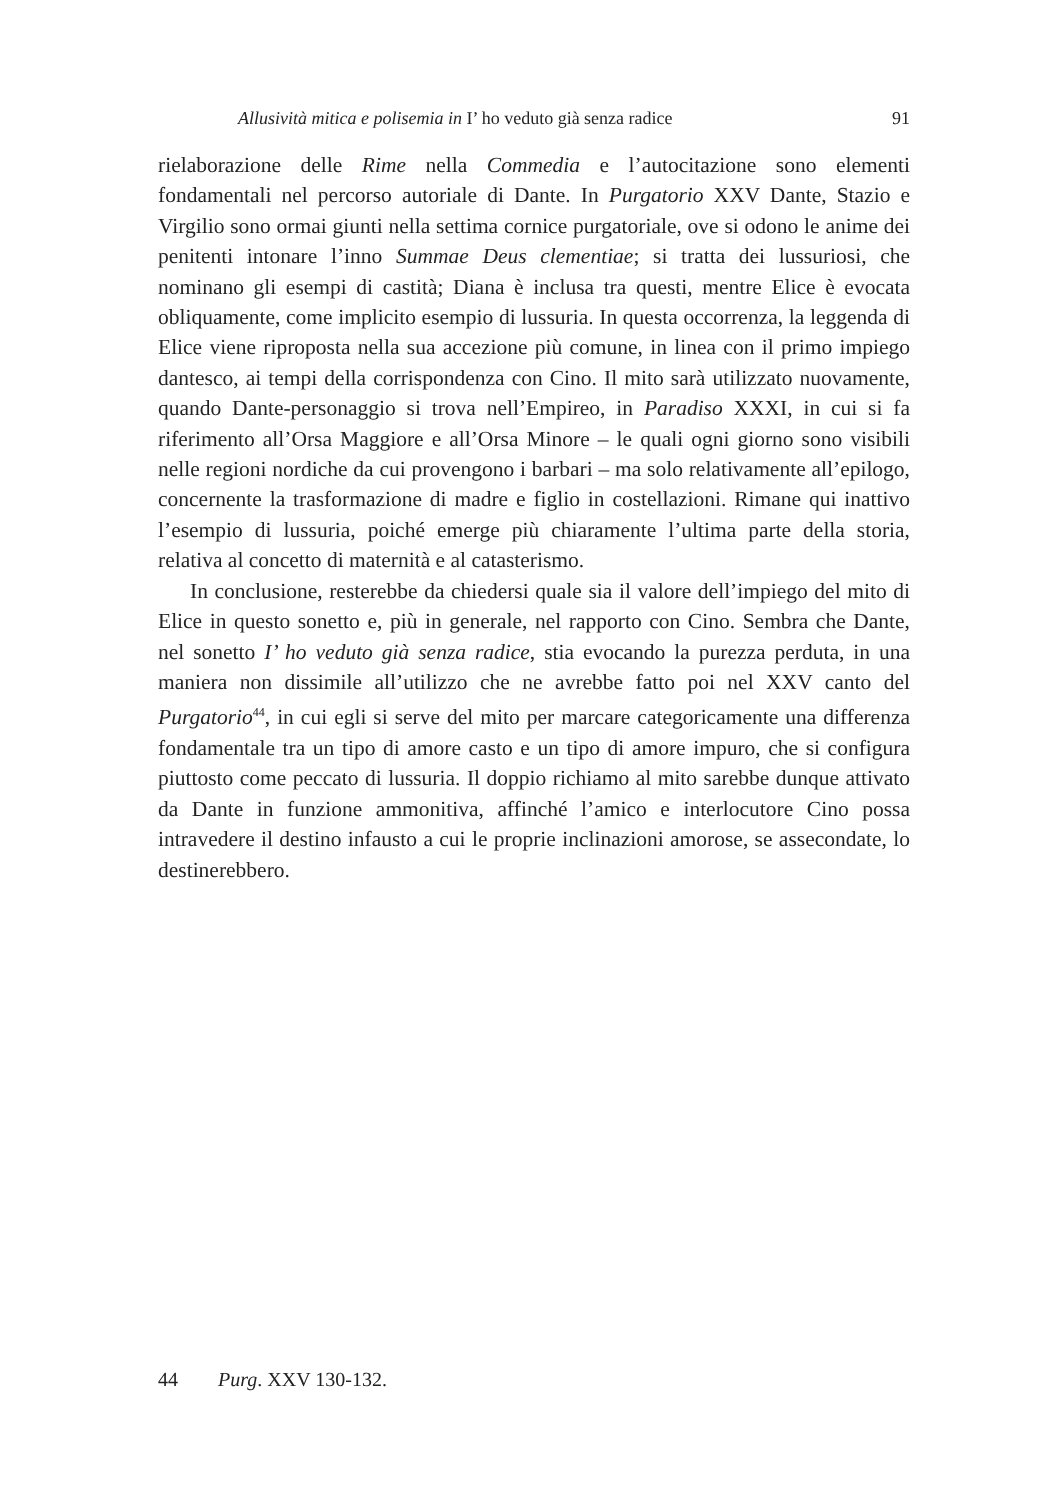Allusività mitica e polisemia in I’ ho veduto già senza radice 91
rielaborazione delle Rime nella Commedia e l’autocitazione sono elementi fondamentali nel percorso autoriale di Dante. In Purgatorio XXV Dante, Stazio e Virgilio sono ormai giunti nella settima cornice purgatoriale, ove si odono le anime dei penitenti intonare l’inno Summae Deus clementiae; si tratta dei lussuriosi, che nominano gli esempi di castità; Diana è inclusa tra questi, mentre Elice è evocata obliquamente, come implicito esempio di lussuria. In questa occorrenza, la leggenda di Elice viene riproposta nella sua accezione più comune, in linea con il primo impiego dantesco, ai tempi della corrispondenza con Cino. Il mito sarà utilizzato nuovamente, quando Dante-personaggio si trova nell’Empireo, in Paradiso XXXI, in cui si fa riferimento all’Orsa Maggiore e all’Orsa Minore – le quali ogni giorno sono visibili nelle regioni nordiche da cui provengono i barbari – ma solo relativamente all’epilogo, concernente la trasformazione di madre e figlio in costellazioni. Rimane qui inattivo l’esempio di lussuria, poiché emerge più chiaramente l’ultima parte della storia, relativa al concetto di maternità e al catasterismo.
In conclusione, resterebbe da chiedersi quale sia il valore dell’impiego del mito di Elice in questo sonetto e, più in generale, nel rapporto con Cino. Sembra che Dante, nel sonetto I’ ho veduto già senza radice, stia evocando la purezza perduta, in una maniera non dissimile all’utilizzo che ne avrebbe fatto poi nel XXV canto del Purgatorio<sup>44</sup>, in cui egli si serve del mito per marcare categoricamente una differenza fondamentale tra un tipo di amore casto e un tipo di amore impuro, che si configura piuttosto come peccato di lussuria. Il doppio richiamo al mito sarebbe dunque attivato da Dante in funzione ammonitiva, affinché l’amico e interlocutore Cino possa intravedere il destino infausto a cui le proprie inclinazioni amorose, se assecondate, lo destinerebbero.
44 Purg. XXV 130-132.